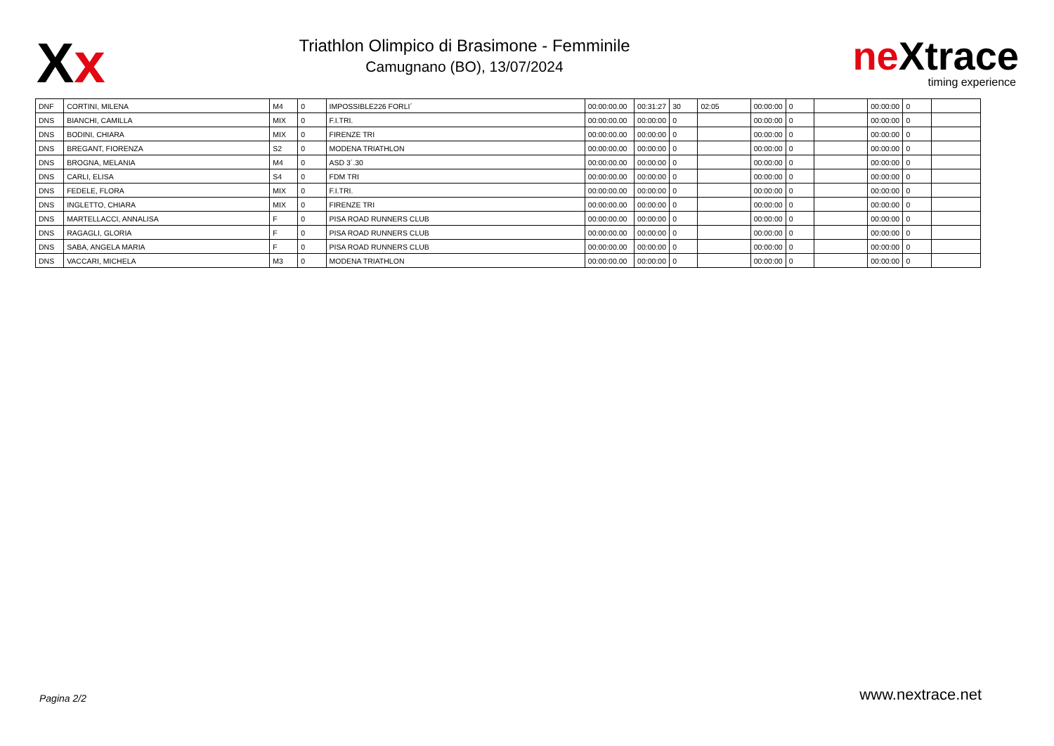Xx
Triathlon Olimpico di Brasimone - Femminile
Camugnano (BO), 13/07/2024
ne Xtrace
timing experience
| DNF | CORTINI, MILENA | M4 | 0 | IMPOSSIBLE226 FORLI´ | 00:00:00.00 | 00:31:27 | 30 | 02:05 | 00:00:00 | 0 | | 00:00:00 | 0 | |
| DNS | BIANCHI, CAMILLA | MIX | 0 | F.I.TRI. | 00:00:00.00 | 00:00:00 | 0 | | 00:00:00 | 0 | | 00:00:00 | 0 | |
| DNS | BODINI, CHIARA | MIX | 0 | FIRENZE TRI | 00:00:00.00 | 00:00:00 | 0 | | 00:00:00 | 0 | | 00:00:00 | 0 | |
| DNS | BREGANT, FIORENZA | S2 | 0 | MODENA TRIATHLON | 00:00:00.00 | 00:00:00 | 0 | | 00:00:00 | 0 | | 00:00:00 | 0 | |
| DNS | BROGNA, MELANIA | M4 | 0 | ASD 3´.30 | 00:00:00.00 | 00:00:00 | 0 | | 00:00:00 | 0 | | 00:00:00 | 0 | |
| DNS | CARLI, ELISA | S4 | 0 | FDM TRI | 00:00:00.00 | 00:00:00 | 0 | | 00:00:00 | 0 | | 00:00:00 | 0 | |
| DNS | FEDELE, FLORA | MIX | 0 | F.I.TRI. | 00:00:00.00 | 00:00:00 | 0 | | 00:00:00 | 0 | | 00:00:00 | 0 | |
| DNS | INGLETTO, CHIARA | MIX | 0 | FIRENZE TRI | 00:00:00.00 | 00:00:00 | 0 | | 00:00:00 | 0 | | 00:00:00 | 0 | |
| DNS | MARTELLACCI, ANNALISA | F | 0 | PISA ROAD RUNNERS CLUB | 00:00:00.00 | 00:00:00 | 0 | | 00:00:00 | 0 | | 00:00:00 | 0 | |
| DNS | RAGAGLI, GLORIA | F | 0 | PISA ROAD RUNNERS CLUB | 00:00:00.00 | 00:00:00 | 0 | | 00:00:00 | 0 | | 00:00:00 | 0 | |
| DNS | SABA, ANGELA MARIA | F | 0 | PISA ROAD RUNNERS CLUB | 00:00:00.00 | 00:00:00 | 0 | | 00:00:00 | 0 | | 00:00:00 | 0 | |
| DNS | VACCARI, MICHELA | M3 | 0 | MODENA TRIATHLON | 00:00:00.00 | 00:00:00 | 0 | | 00:00:00 | 0 | | 00:00:00 | 0 | |
Pagina 2/2 www.nextrace.net